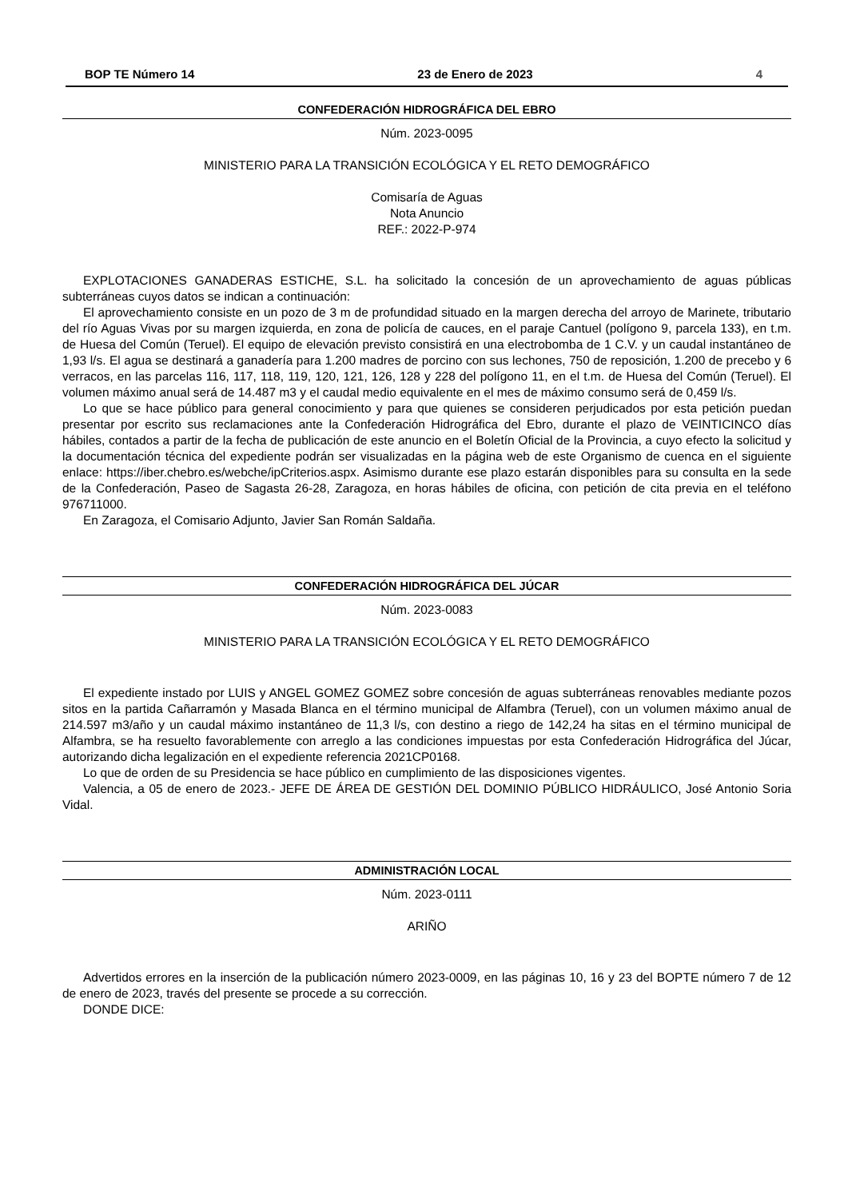BOP TE Número 14 23 de Enero de 2023 4
CONFEDERACIÓN HIDROGRÁFICA DEL EBRO
Núm. 2023-0095
MINISTERIO PARA LA TRANSICIÓN ECOLÓGICA Y EL RETO DEMOGRÁFICO
Comisaría de Aguas
Nota Anuncio
REF.: 2022-P-974
EXPLOTACIONES GANADERAS ESTICHE, S.L. ha solicitado la concesión de un aprovechamiento de aguas públicas subterráneas cuyos datos se indican a continuación:
El aprovechamiento consiste en un pozo de 3 m de profundidad situado en la margen derecha del arroyo de Marinete, tributario del río Aguas Vivas por su margen izquierda, en zona de policía de cauces, en el paraje Cantuel (polígono 9, parcela 133), en t.m. de Huesa del Común (Teruel). El equipo de elevación previsto consistirá en una electrobomba de 1 C.V. y un caudal instantáneo de 1,93 l/s. El agua se destinará a ganadería para 1.200 madres de porcino con sus lechones, 750 de reposición, 1.200 de precebo y 6 verracos, en las parcelas 116, 117, 118, 119, 120, 121, 126, 128 y 228 del polígono 11, en el t.m. de Huesa del Común (Teruel). El volumen máximo anual será de 14.487 m3 y el caudal medio equivalente en el mes de máximo consumo será de 0,459 l/s.
Lo que se hace público para general conocimiento y para que quienes se consideren perjudicados por esta petición puedan presentar por escrito sus reclamaciones ante la Confederación Hidrográfica del Ebro, durante el plazo de VEINTICINCO días hábiles, contados a partir de la fecha de publicación de este anuncio en el Boletín Oficial de la Provincia, a cuyo efecto la solicitud y la documentación técnica del expediente podrán ser visualizadas en la página web de este Organismo de cuenca en el siguiente enlace: https://iber.chebro.es/webche/ipCriterios.aspx. Asimismo durante ese plazo estarán disponibles para su consulta en la sede de la Confederación, Paseo de Sagasta 26-28, Zaragoza, en horas hábiles de oficina, con petición de cita previa en el teléfono 976711000.
En Zaragoza, el Comisario Adjunto, Javier San Román Saldaña.
CONFEDERACIÓN HIDROGRÁFICA DEL JÚCAR
Núm. 2023-0083
MINISTERIO PARA LA TRANSICIÓN ECOLÓGICA Y EL RETO DEMOGRÁFICO
El expediente instado por LUIS y ANGEL GOMEZ GOMEZ sobre concesión de aguas subterráneas renovables mediante pozos sitos en la partida Cañarramón y Masada Blanca en el término municipal de Alfambra (Teruel), con un volumen máximo anual de 214.597 m3/año y un caudal máximo instantáneo de 11,3 l/s, con destino a riego de 142,24 ha sitas en el término municipal de Alfambra, se ha resuelto favorablemente con arreglo a las condiciones impuestas por esta Confederación Hidrográfica del Júcar, autorizando dicha legalización en el expediente referencia 2021CP0168.
Lo que de orden de su Presidencia se hace público en cumplimiento de las disposiciones vigentes.
Valencia, a 05 de enero de 2023.- JEFE DE ÁREA DE GESTIÓN DEL DOMINIO PÚBLICO HIDRÁULICO, José Antonio Soria Vidal.
ADMINISTRACIÓN LOCAL
Núm. 2023-0111
ARIÑO
Advertidos errores en la inserción de la publicación número 2023-0009, en las páginas 10, 16 y 23 del BOPTE número 7 de 12 de enero de 2023, través del presente se procede a su corrección.
DONDE DICE: